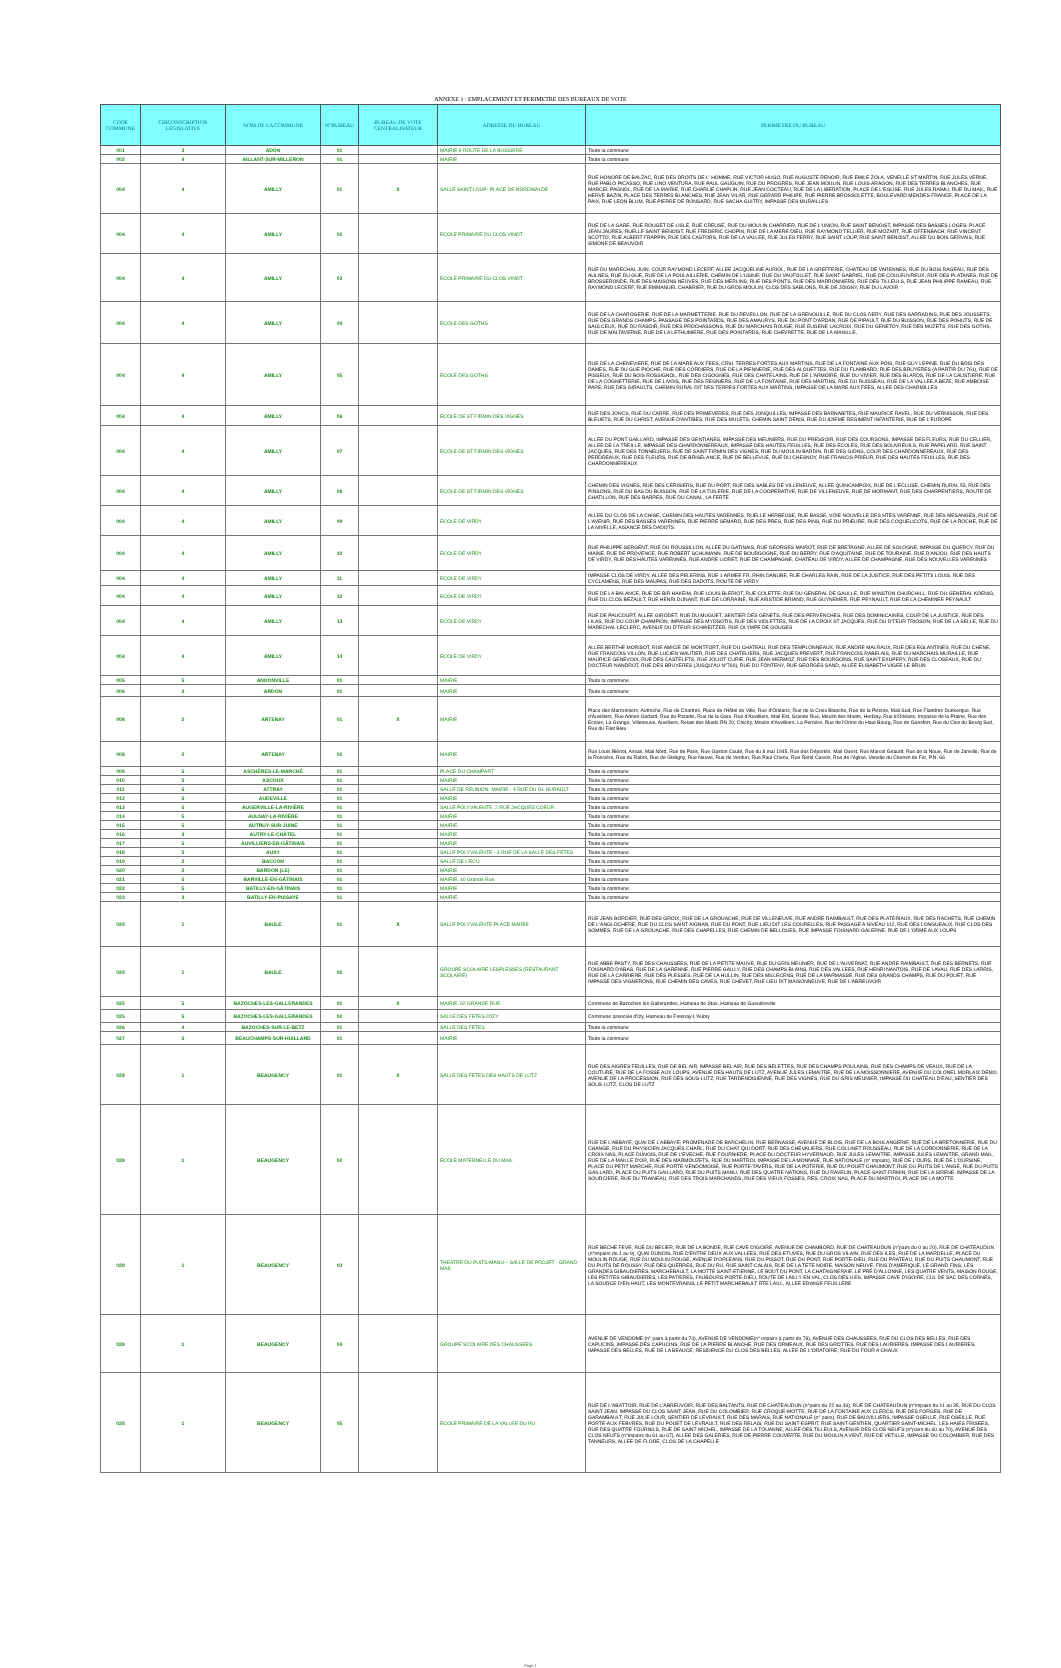ANNEXE 1 : EMPLACEMENT ET PERIMETRE DES BUREAUX DE VOTE
| CODE COMMUNE | CIRCONSCRIPTION LEGISLATIVE | NOM DE LA COMMUNE | N°BUREAU | BUREAU DE VOTE CENTRALISATEUR | ADRESSE DU BUREAU | PERIMETRE DU BUREAU |
| --- | --- | --- | --- | --- | --- | --- |
| 001 | 3 | ADON | 01 | | MAIRIE 9 ROUTE DE LA BUSSIERE | Toute la commune |
| 002 | 4 | AILLANT-SUR-MILLERON | 01 | | MAIRIE | Toute la commune |
| 004 | 4 | AMILLY | 01 | X | SALLE SAINT-LOUP- PLACE DE NORDWALDE | RUE HONORE DE BALZAC, RUE DES DROITS DE L' HOMME, RUE VICTOR HUGO, RUE AUGUSTE RENOIR, RUE EMILE ZOLA, VENELLE ST MARTIN, RUE JULES VERNE, RUE PABLO PICASSO, RUE LINO VENTURA, RUE PAUL GAUGUIN, RUE DU PROGRES, RUE JEAN MOULIN, RUE LOUIS ARAGON, RUE DES TERRES BLANCHES, RUE MARCEL PAGNOL, RUE DE LA MAIRIE, RUE CHARLIE CHAPLIN, RUE JEAN COCTEAU, RUE DE LA LIBERATION, PLACE DE L'EGLISE, RUE JULES RAIMU, RUE DU MAIL, RUE HERVE BAZIN, PLACE DES TERRES BLANCHES, RUE JEAN VILAR, RUE GERARD PHILIPE, RUE PIERRE BROSSOLETTE, BOULEVARD MENDES FRANCE, PLACE DE LA PAIX, RUE LEON BLUM, RUE PIERRE DE RONSARD, RUE SACHA GUITRY, IMPASSE DES MURAILLES |
| 004 | 4 | AMILLY | 02 | | ECOLE PRIMAIRE DU CLOS VINOT | RUE DE LA GARE, RUE ROUGET DE LISLE, RUE CREUSE, RUE DU MOULIN CHARRIER, RUE DE L'UNION, RUE SAINT BENOIST, IMPASSE DES BASSES LOGES, PLACE JEAN JAURES, RUELLE SAINT BENOIST, RUE FREDERIC CHOPIN, RUE DE LA MERE DIEU, RUE RAYMOND TELLIER, RUE MOZART, RUE OFFENBACH, RUE VINCENT SCOTTO, RUE ALBERT FRAPPIN, RUE DES CASTORS, RUE DE LA VALLEE, RUE JULES FERRY, RUE SAINT LOUP, RUE SAINT BENOIST, ALLEE DU BOIS GERVAIS, RUE SIMONE DE BEAUVOIR |
| 004 | 4 | AMILLY | 03 | | ECOLE PRIMAIRE DU CLOS VINOT | RUE DU MARECHAL JUIN, COUR RAYMOND LECERF, ALLEE JACQUELINE AURIOL, RUE DE LA GREFFERIE, CHATEAU DE VARENNES, RUE DU BOIS RAGEAU, RUE DES AULNES, RUE DU GUE, RUE DE LA POULAILLERIE, CHEMIN DE L'USINE, RUE DU VAUFOLLET, RUE SAINT GABRIEL, RUE DE COULEUVREUX, RUE DES PLATANES, RUE DE BROSSERONDE, RUE DES MAISONS NEUVES, RUE DES MERLINS, RUE DES PONTS, RUE DES MARRONNIERS, RUE DES TILLEULS, RUE JEAN PHILIPPE RAMEAU, RUE RAYMOND LECERF, RUE EMMANUEL CHABRIER, RUE DU GROS MOULIN, CLOS DES SABLONS, RUE DE JOIGNY, RUE DU LAVOIR |
| 004 | 4 | AMILLY | 04 | | ECOLE DES GOTHS | RUE DE LA CHAROGERIE, RUE DE LA MARMETTERIE, RUE DU REVEILLON, RUE DE LA GRENOUILLE, RUE DU CLOS DERY, RUE DES SARRADINS, RUE DES JOUSSETS, RUE DES GRANDS CHAMPS, PASSAGE DES POINTARDS, RUE DES AMAURYS, RUE DU PONT D'ARDAN, RUE DE PIPAULT, RUE DU BUISSON, RUE DES POHUTS, RUE DE SAULCEUX, RUE DU RASOIR, RUE DES PROCHASSONS, RUE DU MARCHAIS ROUGE, RUE EUGENE LACROIX, RUE DU GENETOY, RUE DES MUZETS, RUE DES GOTHS, RUE DE MALTAVERNE, RUE DE LA LETHUMIERE, RUE DES POINTARDS, RUE CHEVRETTE, RUE DE LA MANILLE, |
| 004 | 4 | AMILLY | 05 | | ECOLE DES GOTHS | RUE DE LA CHENEVIERE, RUE DE LA MARE AUX FEES, CR61 TERRES FORTES AUX MARTINS, RUE DE LA FONTAINE AUX POIS, RUE GUY LEPINE, RUE DU BOIS DES DAMES, RUE DU GUE PIOCHE, RUE DES CORDIERS, RUE DE LA PIENNERIE, RUE DES ALOUETTES, RUE DU FLAMBARD, RUE DES BRUYERES (A PARTIR DU 761), RUE DE PISSEUX, RUE DU BOIS ROSSIGNOL, RUE DES CIGOGNES, RUE DES CHATELAINS, RUE DE L'ARMOIRE, RUE DU VIVIER, RUE DES BLARDS, RUE DE LA CAUSTIERE, RUE DE LA COGNETTERIE, RUE DE LIVOIS, RUE DES REGNIERS, RUE DE LA FONTAINE, RUE DES MARTINS, RUE DU RUISSEAU, RUE DE LA VALLEE A BEZE, RUE AMBOISE PARE, RUE DES GIRAULTS, CHEMIN RURAL DIT DES TERRES FORTES AUX MARTINS, IMPASSE DE LA MARE AUX FEES, ALLEE DES CHARMILLES |
| 004 | 4 | AMILLY | 06 | | ECOLE DE ST FIRMIN DES VIGNES | RUE DES JONCS, RUE DU CARRE, RUE DES PRIMEVERES, RUE DES JONQUILLES, IMPASSE DES BARNABITES, RUE MAURICE RAVEL, RUE DU VERNISSON, RUE DES BLEUETS, RUE DU CHRIST, AVENUE D'ANTIBES, RUE DES MULETS, CHEMIN SAINT DENIS, RUE DU 82IEME REGIMENT INFANTERIE, RUE DE L'EUROPE |
| 004 | 4 | AMILLY | 07 | | ECOLE DE ST FIRMIN DES VIGNES | ALLEE DU PONT GAILLARD, IMPASSE DES GENTIANES, IMPASSE DES MEUNIERS, RUE DU PRESSOIR, RUE DES COURSONS, IMPASSE DES FLEURS, RUE DU CELLIER, ALLEE DE LA TREILLE, IMPASSE DES CHARDONNEREAUX, IMPASSE DES HAUTES FEUILLES, RUE DES ECOLES, RUE DES BOUVREUILS, RUE PAPELARD, RUE SAINT JACQUES, RUE DES TONNELIERS, RUE DE SAINT FIRMIN DES VIGNES, RUE DU MOULIN BARDIN, RUE DES GIONS, COUR DES CHARDONNEREAUX, RUE DES PERDREAUX, RUE DES FLEURS, RUE DE BRISELANCE, RUE DE BELLEVUE, RUE DU CHESNOY, RUE FRANCIS PRIEUR, RUE DES HAUTES FEUILLES, RUE DES CHARDONNEREAUX |
| 004 | 4 | AMILLY | 08 | | ECOLE DE ST FIRMIN DES VIGNES | CHEMIN DES VIGNES, RUE DES CERISIERS, RUE DU PORT, RUE DES SABLES DE VILLENEUVE, ALLEE QUINCAMPOIX, RUE DE L'ECLUSE, CHEMIN RURAL 53, RUE DES PINSONS, RUE DU BAS DU BUISSON, RUE DE LA TUILERIE, RUE DE LA COOPERATIVE, RUE DE VILLENEUVE, RUE DE MORMANT, RUE DES CHARPENTIERS, ROUTE DE CHATILLON, RUE DES BARRES, RUE DU CANAL, LA FERTE |
| 004 | 4 | AMILLY | 09 | | ECOLE DE VIRDY | ALLEE DU CLOS DE LA CHISE, CHEMIN DES HAUTES VARENNES, RUELLE HERBEUSE, RUE BASSE, VOIE NOUVELLE DES HTES VARENNE, RUE DES MESANGES, RUE DE L'AVENIR, RUE DES BASSES VARENNES, RUE PIERRE SEMARD, RUE DES PRES, RUE DES PINS, RUE DU PRIEURE, RUE DES COQUELICOTS, RUE DE LA ROCHE, RUE DE LA NIVELLE, AISANCE DES DADOTS |
| 004 | 4 | AMILLY | 10 | | ECOLE DE VIRDY | RUE PHILIPPE SERGENT, RUE DU ROUSSILLON, ALLEE DU GATINAIS, RUE GEORGES MAIROT, RUE DE BRETAGNE, ALLEE DE SOLOGNE, IMPASSE DU QUERCY, RUE DU MAINE, RUE DE PROVENCE, RUE ROBERT SCHUMANN, RUE DE BOURGOGNE, RUE DU BERRY, RUE D'AQUITAINE, RUE DE TOURAINE, RUE D'ANJOU, RUE DES HAUTS DE VIRDY, RUE DES HAUTES VARENNES, RUE ANDRE LIORET, RUE DE CHAMPAGNE, CHATEAU DE VIRDY, ALLEE DE CHAMPAGNE, RUE DES NOUVELLES VARENNES |
| 004 | 4 | AMILLY | 11 | | ECOLE DE VIRDY | IMPASSE CLOS DE VIRDY, ALLEE DES PELERINS, RUE 1 ARMEE FR. RHIN DANUBE, RUE CHARLES RAIN, RUE DE LA JUSTICE, RUE DES PETITS LOUIS, RUE DES CYCLAMENS, RUE DES MAUPAS, RUE DES DADOTS, ROUTE DE VIRDY |
| 004 | 4 | AMILLY | 12 | | ECOLE DE VIRDY | RUE DE LA BALANCE, RUE DE BIR HAKEIM, RUE LOUIS BLERIOT, RUE COLETTE, RUE DU GENERAL DE GAULLE, RUE WINSTON CHURCHILL, RUE DU GENERAL KOENIG, RUE DU CLOS BEZAULT, RUE HENRI DUNANT, RUE DE LORRAINE, RUE ARISTIDE BRIAND, RUE GUYNEMER, RUE PEYNAULT, RUE DE LA CHEMINEE PEYNAULT |
| 004 | 4 | AMILLY | 13 | | ECOLE DE VIRDY | RUE DE PAUCOURT, ALLEE GIRODET, RUE DU MUGUET, SENTIER DES GENETS, RUE DES PERVENCHES, RUE DES DOMINICAINES, COUR DE LA JUSTICE, RUE DES LILAS, RUE DU COUP CHAMPION, IMPASSE DES MYOSOTIS, RUE DES VIOLETTES, RUE DE LA CROIX ST JACQUES, RUE DU D'TEUR TRIOSON, RUE DE LA SELLE, RUE DU MARECHAL LECLERC, AVENUE DU D'TEUR SCHWEITZER, RUE OLYMPE DE GOUGES |
| 004 | 4 | AMILLY | 14 | | ECOLE DE VIRDY | ALLEE BERTHE MORISOT, RUE AMICIE DE MONTFORT, RUE DU CHATEAU, RUE DES TEMPLONNEAUX, RUE ANDRE MALRAUX, RUE DES EGLANTINES, RUE DU CHENE, RUE FRANCOIS VILLON, RUE LUCIEN WAUTIER, RUE DES CHATELIERS, RUE JACQUES PREVERT, RUE FRANCOIS RABELAIS, RUE DU MARCHAIS MURAILLE, RUE MAURICE GENEVOIX, RUE DES CASTELETS, RUE JOLIOT CURIE, RUE JEAN MERMOZ, RUE DES BOURGOINS, RUE SAINT EXUPERY, RUE DES CLOSEAUX, RUE DU DOCTEUR NANDROT, RUE DES BRUYERES (JUSQU'AU N°760), RUE DU FONTENY, RUE GEORGES SAND, ALLEE ELISABETH VIGEE LE BRUN |
| 005 | 5 | ANDONVILLE | 01 | | MAIRIE | Toute la commune |
| 006 | 3 | ARDON | 01 | | MAIRIE | Toute la commune |
| 008 | 2 | ARTENAY | 01 | X | MAIRIE | Place des Marronniers, Autroche, Rue de Chartres, Place de l'Hôtel de Ville, Rue d'Orléans, Rue de la Croix Blanche, Rue de la Piscine, Mail Sud, Rue Flandres Dunkerque, Rue d'Auvilliers, Rue Adrien Godard, Rue du Paradis, Rue de la Gare, Rue d'Auvilliers, Mail Est, Grande Rue, Moulin des Muets, Herblay, Rue d'Orléans, Impasse de la Prairie, Rue des Ecoles, La Grange, Villeneuve, Auvilliers, Relais des Muids RN 20, Chichy, Moulin d'Auvilliers, La Perrière, Rue de l'Orme du Haut Bourg, Rue de Gansfort, Rue du Clos du Bourg Sud, Rue du Filet Bleu |
| 008 | 2 | ARTENAY | 02 | | MAIRIE | Rue Louis Blériot, Assas, Mail Nord, Rue de Paris, Rue Gaston Couté, Rue du 8 mai 1945, Rue des Déportés, Mail Ouest, Rue Marcel Giraudt, Rue de la Noue, Rue de Janville, Rue de la Roncière, Rue du Rabot, Rue de Gleligny, Rue Neuve, Rue de Verdun, Rue Paul Chenu, Rue René Cassin, Rue de l'église, Venelle du Chemin de Fer, P.N. 66 |
| 009 | 5 | ASCHÈRES-LE-MARCHÉ | 01 | | PLACE DU CHAMPART | Toute la commune |
| 010 | 5 | ASCOUX | 01 | | MAIRIE | Toute la commune |
| 011 | 5 | ATTRAY | 01 | | SALLE DE REUNION- MAIRIE - 4 RUE DU GL HURAULT | Toute la commune |
| 012 | 5 | AUDEVILLE | 01 | | MAIRIE | Toute la commune |
| 013 | 5 | AUGERVILLE-LA-RIVIÈRE | 01 | | SALLE POLYVALENTE, 2 RUE JACQUES COEUR | Toute la commune |
| 014 | 5 | AULNAY-LA-RIVIÈRE | 01 | | MAIRIE | Toute la commune |
| 015 | 5 | AUTRUY-SUR-JUINE | 01 | | MAIRIE | Toute la commune |
| 016 | 3 | AUTRY-LE-CHÂTEL | 01 | | MAIRIE | Toute la commune |
| 017 | 5 | AUVILLIERS-EN-GÂTINAIS | 01 | | MAIRIE | Toute la commune |
| 018 | 5 | AUXY | 01 | | SALLE POLYVALENTE - 3 RUE DE LA SALLE DES FETES | Toute la commune |
| 019 | 2 | BACCON | 01 | | SALLE DE L'ECU | Toute la commune |
| 020 | 2 | BARDON (LE) | 01 | | MAIRIE | Toute la commune |
| 021 | 5 | BARVILLE-EN-GÂTINAIS | 01 | | MAIRIE, 40 Grande Rue | Toute la commune |
| 022 | 5 | BATILLY-EN-GÂTINAIS | 01 | | MAIRIE | Toute la commune |
| 023 | 3 | BATILLY-EN-PUISAYE | 01 | | MAIRIE | Toute la commune |
| 024 | 1 | BAULE | 01 | X | SALLE POLYVALENTE PLACE MAIRIE | RUE JEAN BORDIER, RUE DES GROIX, RUE DE LA GROUACHE, RUE DE VILLENEUVE, RUE ANDRE RAIMBAULT, RUE DES PLATERIAUX, RUE DES RACHETS, RUE CHEMIN DE L'ANGLOCHERE, RUE DU CLOS SAINT AIGNAN, RUE DU PONT, RUE LIEU DIT LES COURELLES, RUE PASSAGE A NIVEAU 112, RUE DES LONGUEAUX, RUE CLOS DES SOMMES, RUE DE LA GROUACHE, RUE DES CHAPELLES, RUE CHEMIN DE BELLOUES, RUE IMPASSE FOISNARD GALERNE, RUE DE L'ORME AUX LOUPS |
| 024 | 1 | BAULE | 02 | | GROUPE SCOLAIRE LESPLESSES (RESTAURANT SCOLAIRE) | RUE ABBE PASTY, RUE DES CHAUSSEES, RUE DE LA PETITE MAUVE, RUE DU GRIS MEUNIER, RUE DE L'AUVERNAT, RUE ANDRE RAIMBAULT, RUE DES BERNETS, RUE FOISNARD D'ABAS, RUE DE LA GARENNE, RUE PIERRE GAILLY, RUE DES CHAMPS BLAINS, RUE DES VALLEES, RUE HENRI NANTOIS, RUE DE LAVAU, RUE DES LARRIS, RUE DE LA CARRIERE, RUE DES PLESSES, RUE DE LA HULLIN, RUE DES MILLECENS, RUE DE LA MARMASSE, RUE DES GRANDS CHAMPS, RUE DU POUET, RUE IMPASSE DES VIGNERONS, RUE CHEMIN DES CAVES, RUE CHEVET, RUE LIEU DIT MAISONNEUVE, RUE DE L'ABREUVOIR |
| 025 | 5 | BAZOCHES-LES-GALLERANDES | 01 | X | MAIRIE, 62 GRANDE RUE | Commune de Bazoches les Gallerandes, Hameau de Stas, Hameau de Gueudreville |
| 025 | 5 | BAZOCHES-LES-GALLERANDES | 02 | | SALLE DES FETES D'IZY | Commune associée d'Izy, Hameau de Fresnay-L'Aubry |
| 026 | 4 | BAZOCHES-SUR-LE-BETZ | 01 | | SALLE DES FETES | Toute la commune |
| 027 | 5 | BEAUCHAMPS-SUR-HUILLARD | 01 | | MAIRIE | Toute la commune |
| 028 | 1 | BEAUGENCY | 01 | X | SALLE DES FETES DES HAUTS DE LUTZ | RUE DES AIGRES FEUILLES, RUE DE BEL AIR, IMPASSE BEL AIR, RUE DES BELETTES, RUE DES CHAMPS POULAINS, RUE DES CHAMPS DE VEAUX, RUE DE LA COUTURE, RUE DE LA FOSSE AUX LOUPS, AVENUE DES HAUTS DE LUTZ, AVENUE JULES LEMAITRE, RUE DE LA MOISSONNIERE, AVENUE DU COLONEL MORLAIX DEMO, AVENUE DE LA PROCESSION, RUE DES SOUS-LUTZ, RUE TARDENOISIENNE, RUE DES VIGNES, RUE DU GRIS MEUNIER, IMPASSE DU CHATEAU D'EAU, SENTIER DES SOUS LUTZ, CLOS DE LUTZ |
| 028 | 1 | BEAUGENCY | 02 | | ECOLE MATERNELLE DU MAIL | RUE DE L'ABBAYE, QUAI DE L'ABBAYE, PROMENADE DE BARCHELIN, RUE BERNASSE, AVENUE DE BLOIS, RUE DE LA BOULANGERIE, RUE DE LA BRETONNERIE, RUE DU CHANGE, RUE DU PHYSICIEN JACQUES CHARL, RUE DU CHAT QUI DORT, RUE DES CHEVALIERS, RUE COLLINET ROUSSEAU, RUE DE LA CORDONNERIE, RUE DE LA CROIX NAS, PLACE DUNOIS, RUE DE L'EVECHE, RUE FOURNIERE, PLACE DU DOCTEUR HYVERNAUD, RUE JULES LEMAITRE, IMPASSE JULES LEMAITRE, GRAND MAIL, RUE DE LA MAILLE D'OR, RUE DES MARMOUZETS, RUE DU MARTROI, IMPASSE DE LA MONNAIE, RUE NATIONALE (n° impairs), RUE DE L'OURS, RUE DE L'OURSINE, PLACE DU PETIT MARCHE, RUE PORTE-VENDOMOISE, RUE PORTE-TAVERS, RUE DE LA POTERIE, RUE DU POUET CHAUMONT, RUE DU PUITS DE L'ANGE, RUE DU PUITS GAILLARD, PLACE DU PUITS GAILLARD, RUE DU PUITS MANU, RUE DES QUATRE NATIONS, RUE DU RAVELIN, PLACE SAINT-FIRMIN, RUE DE LA SIRENE, IMPASSE DE LA SOURCIERE, RUE DU TRAINEAU, RUE DES TROIS MARCHANDS, RUE DES VIEUX FOSSES, RES. CROIX NAS, PLACE DU MARTROI, PLACE DE LA MOTTE |
| 028 | 1 | BEAUGENCY | 03 | | THEATRE DU PUITS-MANU – SALLE DE PROJET - GRAND MAIL | RUE BECHE FEVE, RUE DU BELIER, RUE DE LA BONDE, RUE CAVE D'IGOIRE, AVENUE DE CHAMBORD, RUE DE CHATEAUDUN (n°pairs du 0 au 20), RUE DE CHATEAUDUN (n°impairs du 1 au 9), QUAI DUNOIS, RUE D'ENTRE DEUX AUX VALLEES, RUE DES ETUVES, RUE DU GROS VILAIN, RUE DES ILES, RUE DE LA MARDELLE, PLACE DU MOULIN ROUGE, RUE DU MOULIN ROUGE, AVENUE D'ORLEANS, RUE DU PISSOT, RUE DU PONT, RUE PORTE-DIEU, RUE DU PRATEAU, RUE DU PUITS CHAUMONT, RUE DU PUITS DE ROUSSY, RUE DES QUERRES, RUE DU RU, RUE SAINT-CALAIS, RUE DE LA TETE NOIRE, MAISON NEUVE, FINS D'AMERIQUE, LE GRAND FINS, LES GRANDES GIBAUDIERES, MARCHEBAULT, LA MOTTE SAINT-ETIENNE, LE BOUT DU PONT, LA CHATAIGNERAIE, LE PRE D'ALLONNE, LES QUATRE VENTS, MAISON ROUGE, LES PETITES GIBAUDIERES, LES PATIERES, FAUBOURG PORTE-DIEU, ROUTE DE LAILLY EN VAL, CLOS DES ILES, IMPASSE CAVE D'IGOIRE, CUL DE SAC DES CORNES, LA SOURCE D'EN HAUT, LES MONTEVRAINS, LE PETIT MARCHEBAULT RTE LAILL, ALLEE EDWIGE FEUILLERE |
| 028 | 1 | BEAUGENCY | 04 | | GROUPE SCOLAIRE DES CHAUSSEES | AVENUE DE VENDOME (n° pairs à partir du 74), AVENUE DE VENDOME(n° impairs à partir du 79), AVENUE DES CHAUSSEES, RUE DU CLOS DES BELLES, RUE DES CAPUCINS, IMPASSE DES CAPUCINS, RUE DE LA PIERRE BLANCHE, RUE DES ORMEAUX, RUE DES GROTTES, RUE DES LAURIERES, IMPASSE DES LAURIERES, IMPASSE DES BELLES, RUE DE LA BEAUCE, RESIDENCE DU CLOS DES BELLES, ALLEE DE L'ORATOIRE, RUE DU FOUR A CHAUX |
| 028 | 1 | BEAUGENCY | 05 | | ECOLE PRIMAIRE DE LA VALLEE DU RU | RUE DE L'ABATTOIR, RUE DE L'ABREUVOIR, RUE DES BALTANTS, RUE DE CHATEAUDUN (n°pairs du 22 au 46), RUE DE CHATEAUDUN (n°impairs du 11 au 35, RUE DU CLOS SAINT-JEAN, IMPASSE DU CLOS SAINT-JEAN, RUE DU COLOMBIER, RUE CROQUE-MOTTE, RUE DE LA FONTAINE AUX CLERCS, RUE DES FORGES, RUE DE GARAMBAULT, RUE JULIE LOUR, SENTIER DE LEVRAULT, RUE DES MARAIS, RUE NATIONALE (n° pairs), RUE DE BAUVILLIERS, IMPASSE OSEILLE, RUE OSEILLE, RUE PORTE-AUX-FEBVRES, RUE DU POUET DE LEVRAULT, RUE DES RELAIS, RUE DU SAINT-ESPRIT, RUE SAINT-GENTIEN, QUARTIER SAINT-MICHEL, LES HAIES FRISEES, RUE DES QUATRE FOURNILS, RUE DE SAINT-MICHEL, IMPASSE DE LA TOUANNE, ALLEE DES TILLEULS, AVENUE DES CLOS NEUFS (n°pairs du 60 au 70), AVENUE DES CLOS NEUFS (n°impairs du 61 au 67), ALLEE DES GALERIES, RUE DE PIERRE COUVERTE, RUE DU MOULIN A VENT, RUE DE VETILLE, IMPASSE DU COLOMBIER, RUE DES TANNEURS, ALLEE DE FLORE, CLOS DE LA CHAPELLE |
Page 1